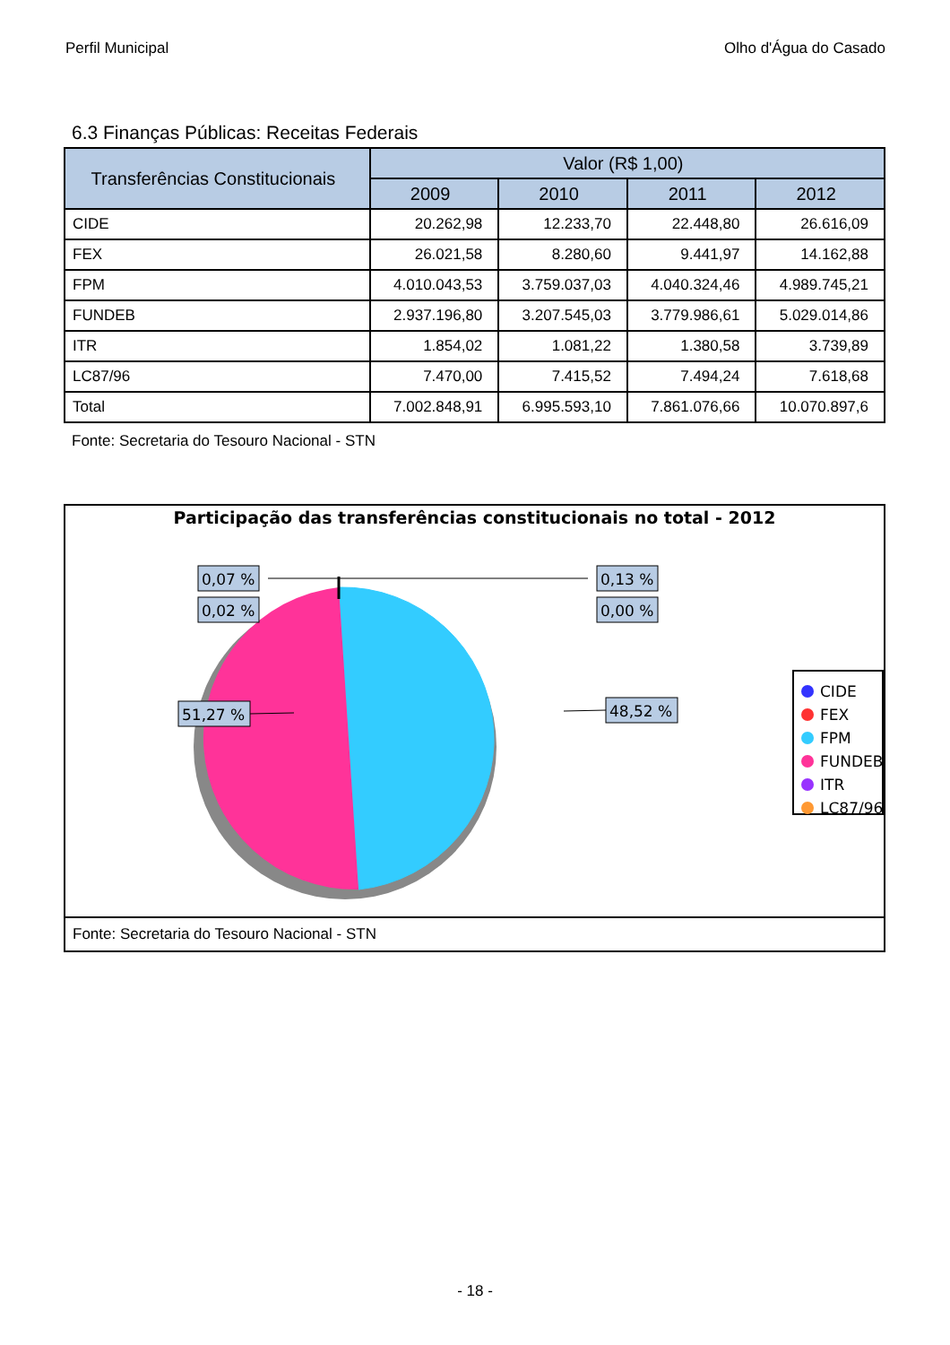Perfil Municipal Olho d'Água do Casado
6.3 Finanças Públicas: Receitas Federais
| Transferências Constitucionais | Valor (R$ 1,00) | | | |
| --- | --- | --- | --- | --- |
| | 2009 | 2010 | 2011 | 2012 |
| CIDE | 20.262,98 | 12.233,70 | 22.448,80 | 26.616,09 |
| FEX | 26.021,58 | 8.280,60 | 9.441,97 | 14.162,88 |
| FPM | 4.010.043,53 | 3.759.037,03 | 4.040.324,46 | 4.989.745,21 |
| FUNDEB | 2.937.196,80 | 3.207.545,03 | 3.779.986,61 | 5.029.014,86 |
| ITR | 1.854,02 | 1.081,22 | 1.380,58 | 3.739,89 |
| LC87/96 | 7.470,00 | 7.415,52 | 7.494,24 | 7.618,68 |
| Total | 7.002.848,91 | 6.995.593,10 | 7.861.076,66 | 10.070.897,6 |
Fonte: Secretaria do Tesouro Nacional - STN
Participação das transferências constitucionais no total - 2012
0,07 %
0,02 %
0,13 %
0,00 %
51,27 %
48,52 %
CIDE
FEX
FPM
FUNDEB
ITR
LC87/96
Fonte: Secretaria do Tesouro Nacional - STN
- 18 -